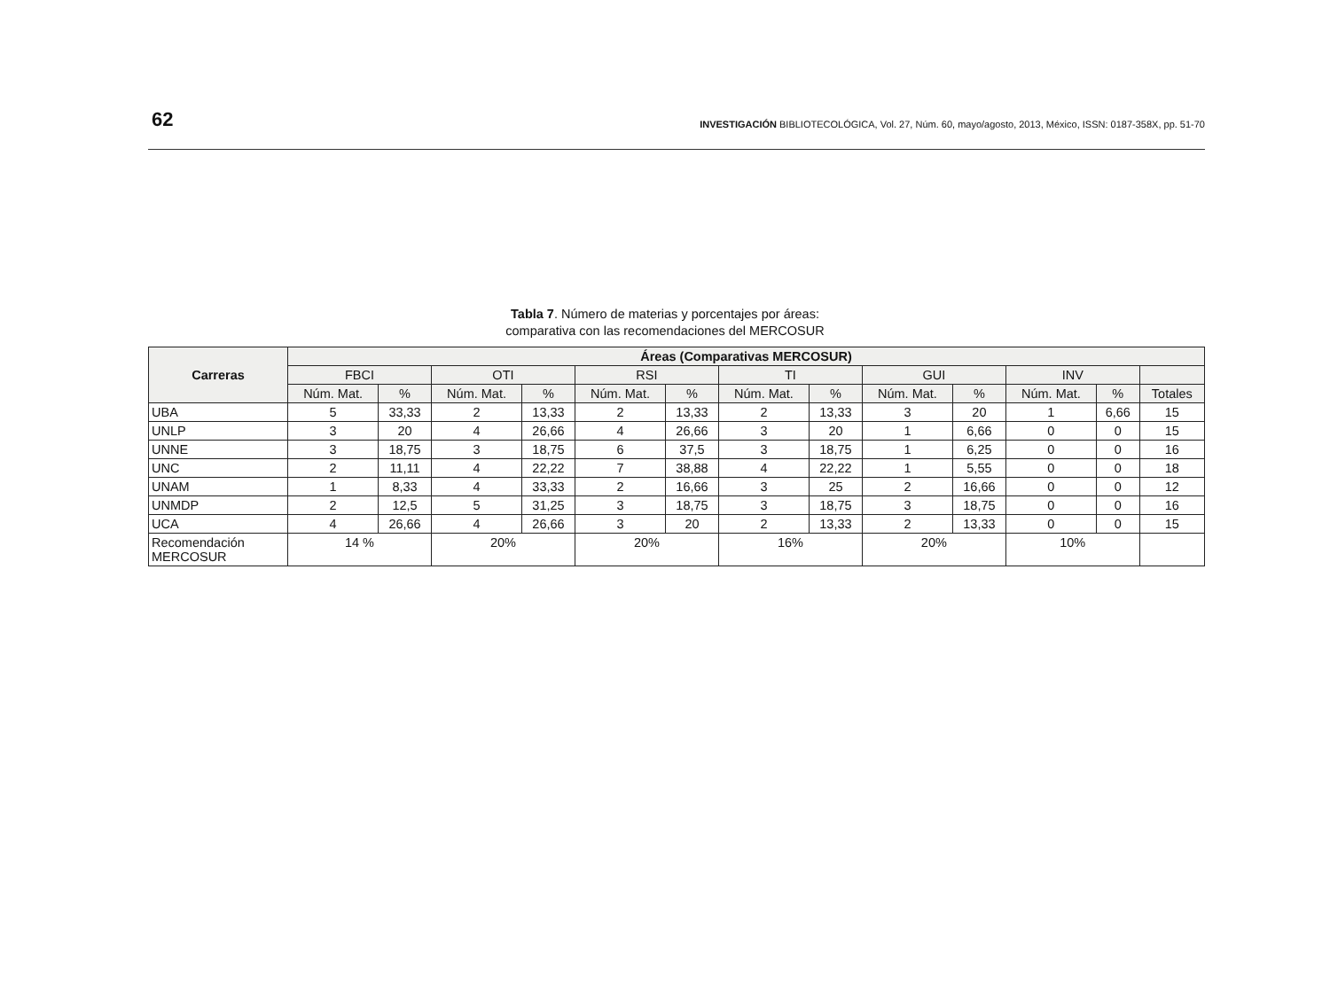62
INVESTIGACIÓN BIBLIOTECOLÓGICA, Vol. 27, Núm. 60, mayo/agosto, 2013, México, ISSN: 0187-358X, pp. 51-70
Tabla 7. Número de materias y porcentajes por áreas:
comparativa con las recomendaciones del MERCOSUR
| Carreras | Áreas (Comparativas MERCOSUR) | | | | | | | | | | | | |
| --- | --- | --- | --- | --- | --- | --- | --- | --- | --- | --- | --- | --- | --- |
| | FBCI | | OTI | | RSI | | TI | | GUI | | INV | | |
| | Núm. Mat. | % | Núm. Mat. | % | Núm. Mat. | % | Núm. Mat. | % | Núm. Mat. | % | Núm. Mat. | % | Totales |
| UBA | 5 | 33,33 | 2 | 13,33 | 2 | 13,33 | 2 | 13,33 | 3 | 20 | 1 | 6,66 | 15 |
| UNLP | 3 | 20 | 4 | 26,66 | 4 | 26,66 | 3 | 20 | 1 | 6,66 | 0 | 0 | 15 |
| UNNE | 3 | 18,75 | 3 | 18,75 | 6 | 37,5 | 3 | 18,75 | 1 | 6,25 | 0 | 0 | 16 |
| UNC | 2 | 11,11 | 4 | 22,22 | 7 | 38,88 | 4 | 22,22 | 1 | 5,55 | 0 | 0 | 18 |
| UNAM | 1 | 8,33 | 4 | 33,33 | 2 | 16,66 | 3 | 25 | 2 | 16,66 | 0 | 0 | 12 |
| UNMDP | 2 | 12,5 | 5 | 31,25 | 3 | 18,75 | 3 | 18,75 | 3 | 18,75 | 0 | 0 | 16 |
| UCA | 4 | 26,66 | 4 | 26,66 | 3 | 20 | 2 | 13,33 | 2 | 13,33 | 0 | 0 | 15 |
| Recomendación MERCOSUR | 14 % | | 20% | | 20% | | 16% | | 20% | | 10% | | |